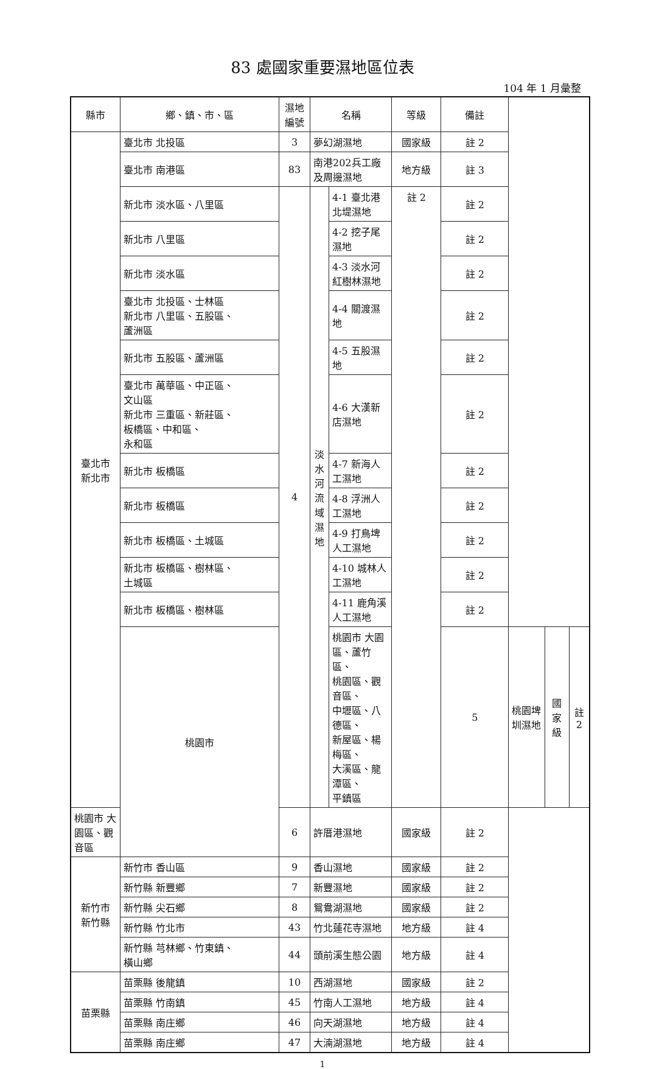83 處國家重要濕地區位表
104 年 1 月彙整
| 縣市 | 鄉、鎮、市、區 | 濕地 編號 | 名稱 | | 等級 | 備註 | | | |
| --- | --- | --- | --- | --- | --- | --- | --- | --- | --- |
| 臺北市 新北市 | 臺北市 北投區 | 3 | 夢幻湖濕地 | | 國家級 | 註 2 | | | |
| | 臺北市 南港區 | 83 | 南港202兵工廠及周邊濕地 | | 地方級 | 註 3 | | | |
| | 新北市 淡水區、八里區 | 4 | 淡 水 河 流 域 濕 地 | 4-1 臺北港北堤濕地 | 註 2 | 註 2 | | | |
| | 新北市 八里區 | | | 4-2 挖子尾濕地 | | 註 2 | | | |
| | 新北市 淡水區 | | | 4-3 淡水河紅樹林濕地 | | 註 2 | | | |
| | 臺北市 北投區、士林區 新北市 八里區、五股區、 蘆洲區 | | | 4-4 關渡濕地 | | 註 2 | | | |
| | 新北市 五股區、蘆洲區 | | | 4-5 五股濕地 | | 註 2 | | | |
| | 臺北市 萬華區、中正區、 文山區 新北市 三重區、新莊區、 板橋區、中和區、 永和區 | | | 4-6 大漢新店濕地 | | 註 2 | | | |
| | 新北市 板橋區 | | | 4-7 新海人工濕地 | | 註 2 | | | |
| | 新北市 板橋區 | | | 4-8 浮洲人工濕地 | | 註 2 | | | |
| | 新北市 板橋區、土城區 | | | 4-9 打鳥埤人工濕地 | | 註 2 | | | |
| | 新北市 板橋區、樹林區、 土城區 | | | 4-10 城林人工濕地 | | 註 2 | | | |
| | 新北市 板橋區、樹林區 | | | 4-11 鹿角溪人工濕地 | | 註 2 | | | |
| | 桃園市 | | | 桃園市 大園區、蘆竹區、 桃園區、觀音區、 中壢區、八德區、 新屋區、楊梅區、 大溪區、龍潭區、 平鎮區 | | 5 | 桃園埤圳濕地 | 國家級 | 註 2 |
| 桃園市 大園區、觀音區 | | 6 | 許厝港濕地 | | 國家級 | 註 2 | | | |
| 新竹市 新竹縣 | 新竹市 香山區 | 9 | 香山濕地 | | 國家級 | 註 2 | | | |
| | 新竹縣 新豐鄉 | 7 | 新豐濕地 | | 國家級 | 註 2 | | | |
| | 新竹縣 尖石鄉 | 8 | 鴛鴦湖濕地 | | 國家級 | 註 2 | | | |
| | 新竹縣 竹北市 | 43 | 竹北蓮花寺濕地 | | 地方級 | 註 4 | | | |
| | 新竹縣 芎林鄉、竹東鎮、 橫山鄉 | 44 | 頭前溪生態公園 | | 地方級 | 註 4 | | | |
| 苗栗縣 | 苗栗縣 後龍鎮 | 10 | 西湖濕地 | | 國家級 | 註 2 | | | |
| | 苗栗縣 竹南鎮 | 45 | 竹南人工濕地 | | 地方級 | 註 4 | | | |
| | 苗栗縣 南庄鄉 | 46 | 向天湖濕地 | | 地方級 | 註 4 | | | |
| | 苗栗縣 南庄鄉 | 47 | 大湳湖濕地 | | 地方級 | 註 4 | | | |
1